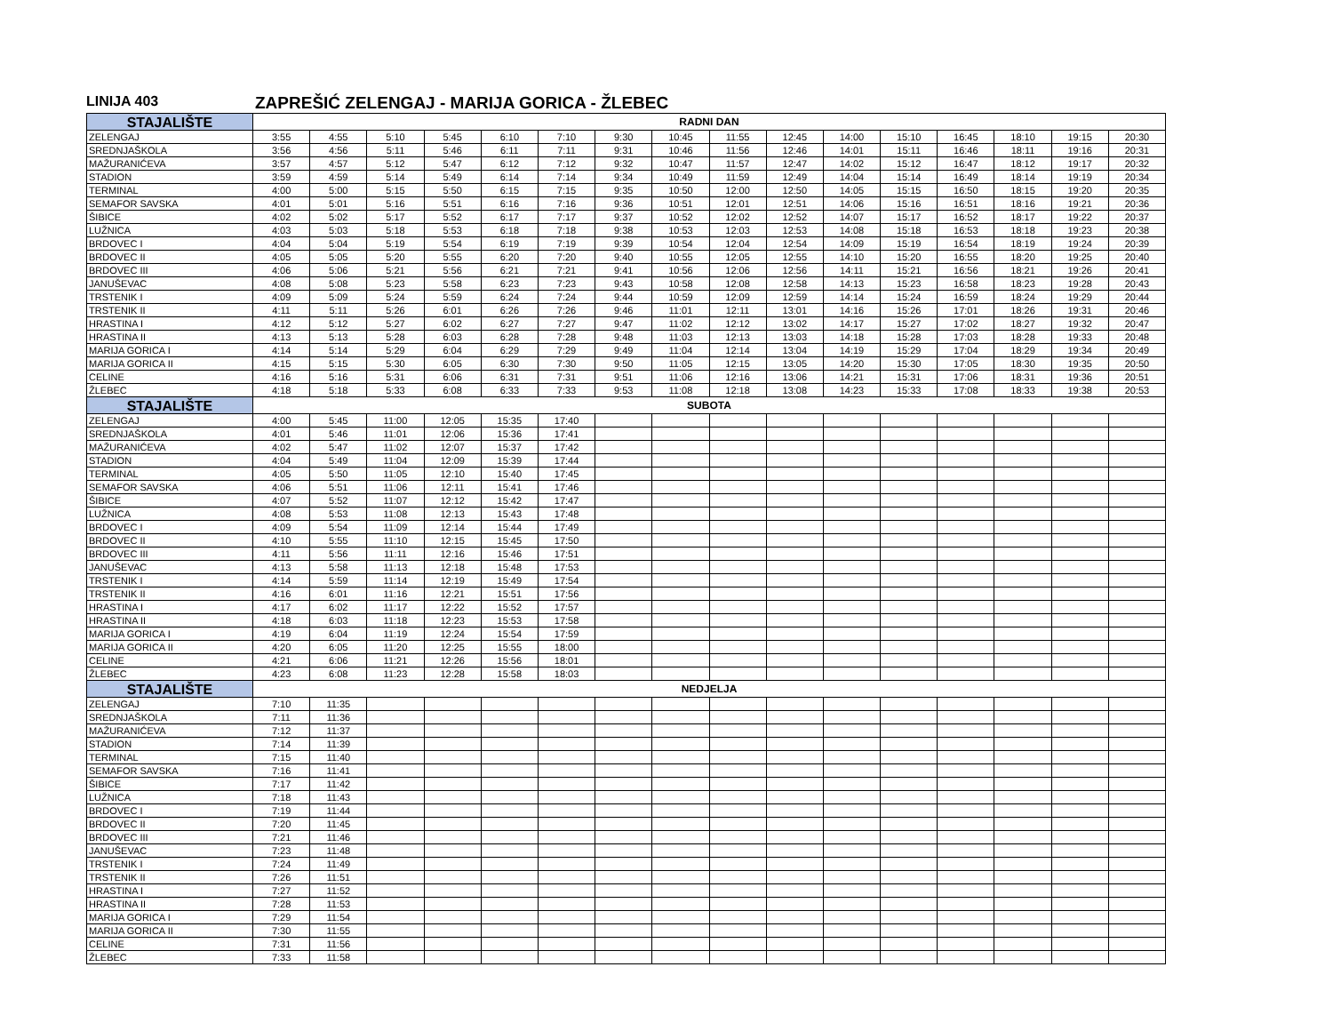LINIJA 403 ZAPREŠIĆ ZELENGAJ - MARIJA GORICA - ŽLEBEC
| STAJALIŠTE | RADNI DAN | | | | | | | | | | | | | | | |
| --- | --- | --- | --- | --- | --- | --- | --- | --- | --- | --- | --- | --- | --- | --- | --- | --- |
| ZELENGAJ | 3:55 | 4:55 | 5:10 | 5:45 | 6:10 | 7:10 | 9:30 | 10:45 | 11:55 | 12:45 | 14:00 | 15:10 | 16:45 | 18:10 | 19:15 | 20:30 |
| SREDNJAŠKOLA | 3:56 | 4:56 | 5:11 | 5:46 | 6:11 | 7:11 | 9:31 | 10:46 | 11:56 | 12:46 | 14:01 | 15:11 | 16:46 | 18:11 | 19:16 | 20:31 |
| MAŽURANIĆEVA | 3:57 | 4:57 | 5:12 | 5:47 | 6:12 | 7:12 | 9:32 | 10:47 | 11:57 | 12:47 | 14:02 | 15:12 | 16:47 | 18:12 | 19:17 | 20:32 |
| STADION | 3:59 | 4:59 | 5:14 | 5:49 | 6:14 | 7:14 | 9:34 | 10:49 | 11:59 | 12:49 | 14:04 | 15:14 | 16:49 | 18:14 | 19:19 | 20:34 |
| TERMINAL | 4:00 | 5:00 | 5:15 | 5:50 | 6:15 | 7:15 | 9:35 | 10:50 | 12:00 | 12:50 | 14:05 | 15:15 | 16:50 | 18:15 | 19:20 | 20:35 |
| SEMAFOR SAVSKA | 4:01 | 5:01 | 5:16 | 5:51 | 6:16 | 7:16 | 9:36 | 10:51 | 12:01 | 12:51 | 14:06 | 15:16 | 16:51 | 18:16 | 19:21 | 20:36 |
| ŠIBICE | 4:02 | 5:02 | 5:17 | 5:52 | 6:17 | 7:17 | 9:37 | 10:52 | 12:02 | 12:52 | 14:07 | 15:17 | 16:52 | 18:17 | 19:22 | 20:37 |
| LUŽNICA | 4:03 | 5:03 | 5:18 | 5:53 | 6:18 | 7:18 | 9:38 | 10:53 | 12:03 | 12:53 | 14:08 | 15:18 | 16:53 | 18:18 | 19:23 | 20:38 |
| BRDOVEC I | 4:04 | 5:04 | 5:19 | 5:54 | 6:19 | 7:19 | 9:39 | 10:54 | 12:04 | 12:54 | 14:09 | 15:19 | 16:54 | 18:19 | 19:24 | 20:39 |
| BRDOVEC II | 4:05 | 5:05 | 5:20 | 5:55 | 6:20 | 7:20 | 9:40 | 10:55 | 12:05 | 12:55 | 14:10 | 15:20 | 16:55 | 18:20 | 19:25 | 20:40 |
| BRDOVEC III | 4:06 | 5:06 | 5:21 | 5:56 | 6:21 | 7:21 | 9:41 | 10:56 | 12:06 | 12:56 | 14:11 | 15:21 | 16:56 | 18:21 | 19:26 | 20:41 |
| JANUŠEVAC | 4:08 | 5:08 | 5:23 | 5:58 | 6:23 | 7:23 | 9:43 | 10:58 | 12:08 | 12:58 | 14:13 | 15:23 | 16:58 | 18:23 | 19:28 | 20:43 |
| TRSTENIK I | 4:09 | 5:09 | 5:24 | 5:59 | 6:24 | 7:24 | 9:44 | 10:59 | 12:09 | 12:59 | 14:14 | 15:24 | 16:59 | 18:24 | 19:29 | 20:44 |
| TRSTENIK II | 4:11 | 5:11 | 5:26 | 6:01 | 6:26 | 7:26 | 9:46 | 11:01 | 12:11 | 13:01 | 14:16 | 15:26 | 17:01 | 18:26 | 19:31 | 20:46 |
| HRASTINA I | 4:12 | 5:12 | 5:27 | 6:02 | 6:27 | 7:27 | 9:47 | 11:02 | 12:12 | 13:02 | 14:17 | 15:27 | 17:02 | 18:27 | 19:32 | 20:47 |
| HRASTINA II | 4:13 | 5:13 | 5:28 | 6:03 | 6:28 | 7:28 | 9:48 | 11:03 | 12:13 | 13:03 | 14:18 | 15:28 | 17:03 | 18:28 | 19:33 | 20:48 |
| MARIJA GORICA I | 4:14 | 5:14 | 5:29 | 6:04 | 6:29 | 7:29 | 9:49 | 11:04 | 12:14 | 13:04 | 14:19 | 15:29 | 17:04 | 18:29 | 19:34 | 20:49 |
| MARIJA GORICA II | 4:15 | 5:15 | 5:30 | 6:05 | 6:30 | 7:30 | 9:50 | 11:05 | 12:15 | 13:05 | 14:20 | 15:30 | 17:05 | 18:30 | 19:35 | 20:50 |
| CELINE | 4:16 | 5:16 | 5:31 | 6:06 | 6:31 | 7:31 | 9:51 | 11:06 | 12:16 | 13:06 | 14:21 | 15:31 | 17:06 | 18:31 | 19:36 | 20:51 |
| ŽLEBEC | 4:18 | 5:18 | 5:33 | 6:08 | 6:33 | 7:33 | 9:53 | 11:08 | 12:18 | 13:08 | 14:23 | 15:33 | 17:08 | 18:33 | 19:38 | 20:53 |
| STAJALIŠTE | SUBOTA | | | | | | | | | | | | | | | |
| ZELENGAJ | 4:00 | 5:45 | 11:00 | 12:05 | 15:35 | 17:40 | | | | | | | | | | |
| SREDNJAŠKOLA | 4:01 | 5:46 | 11:01 | 12:06 | 15:36 | 17:41 | | | | | | | | | | |
| MAŽURANIĆEVA | 4:02 | 5:47 | 11:02 | 12:07 | 15:37 | 17:42 | | | | | | | | | | |
| STADION | 4:04 | 5:49 | 11:04 | 12:09 | 15:39 | 17:44 | | | | | | | | | | |
| TERMINAL | 4:05 | 5:50 | 11:05 | 12:10 | 15:40 | 17:45 | | | | | | | | | | |
| SEMAFOR SAVSKA | 4:06 | 5:51 | 11:06 | 12:11 | 15:41 | 17:46 | | | | | | | | | | |
| ŠIBICE | 4:07 | 5:52 | 11:07 | 12:12 | 15:42 | 17:47 | | | | | | | | | | |
| LUŽNICA | 4:08 | 5:53 | 11:08 | 12:13 | 15:43 | 17:48 | | | | | | | | | | |
| BRDOVEC I | 4:09 | 5:54 | 11:09 | 12:14 | 15:44 | 17:49 | | | | | | | | | | |
| BRDOVEC II | 4:10 | 5:55 | 11:10 | 12:15 | 15:45 | 17:50 | | | | | | | | | | |
| BRDOVEC III | 4:11 | 5:56 | 11:11 | 12:16 | 15:46 | 17:51 | | | | | | | | | | |
| JANUŠEVAC | 4:13 | 5:58 | 11:13 | 12:18 | 15:48 | 17:53 | | | | | | | | | | |
| TRSTENIK I | 4:14 | 5:59 | 11:14 | 12:19 | 15:49 | 17:54 | | | | | | | | | | |
| TRSTENIK II | 4:16 | 6:01 | 11:16 | 12:21 | 15:51 | 17:56 | | | | | | | | | | |
| HRASTINA I | 4:17 | 6:02 | 11:17 | 12:22 | 15:52 | 17:57 | | | | | | | | | | |
| HRASTINA II | 4:18 | 6:03 | 11:18 | 12:23 | 15:53 | 17:58 | | | | | | | | | | |
| MARIJA GORICA I | 4:19 | 6:04 | 11:19 | 12:24 | 15:54 | 17:59 | | | | | | | | | | |
| MARIJA GORICA II | 4:20 | 6:05 | 11:20 | 12:25 | 15:55 | 18:00 | | | | | | | | | | |
| CELINE | 4:21 | 6:06 | 11:21 | 12:26 | 15:56 | 18:01 | | | | | | | | | | |
| ŽLEBEC | 4:23 | 6:08 | 11:23 | 12:28 | 15:58 | 18:03 | | | | | | | | | | |
| STAJALIŠTE | NEDJELJA | | | | | | | | | | | | | | | |
| ZELENGAJ | 7:10 | 11:35 | | | | | | | | | | | | | | |
| SREDNJAŠKOLA | 7:11 | 11:36 | | | | | | | | | | | | | | |
| MAŽURANIĆEVA | 7:12 | 11:37 | | | | | | | | | | | | | | |
| STADION | 7:14 | 11:39 | | | | | | | | | | | | | | |
| TERMINAL | 7:15 | 11:40 | | | | | | | | | | | | | | |
| SEMAFOR SAVSKA | 7:16 | 11:41 | | | | | | | | | | | | | | |
| ŠIBICE | 7:17 | 11:42 | | | | | | | | | | | | | | |
| LUŽNICA | 7:18 | 11:43 | | | | | | | | | | | | | | |
| BRDOVEC I | 7:19 | 11:44 | | | | | | | | | | | | | | |
| BRDOVEC II | 7:20 | 11:45 | | | | | | | | | | | | | | |
| BRDOVEC III | 7:21 | 11:46 | | | | | | | | | | | | | | |
| JANUŠEVAC | 7:23 | 11:48 | | | | | | | | | | | | | | |
| TRSTENIK I | 7:24 | 11:49 | | | | | | | | | | | | | | |
| TRSTENIK II | 7:26 | 11:51 | | | | | | | | | | | | | | |
| HRASTINA I | 7:27 | 11:52 | | | | | | | | | | | | | | |
| HRASTINA II | 7:28 | 11:53 | | | | | | | | | | | | | | |
| MARIJA GORICA I | 7:29 | 11:54 | | | | | | | | | | | | | | |
| MARIJA GORICA II | 7:30 | 11:55 | | | | | | | | | | | | | | |
| CELINE | 7:31 | 11:56 | | | | | | | | | | | | | | |
| ŽLEBEC | 7:33 | 11:58 | | | | | | | | | | | | | | |